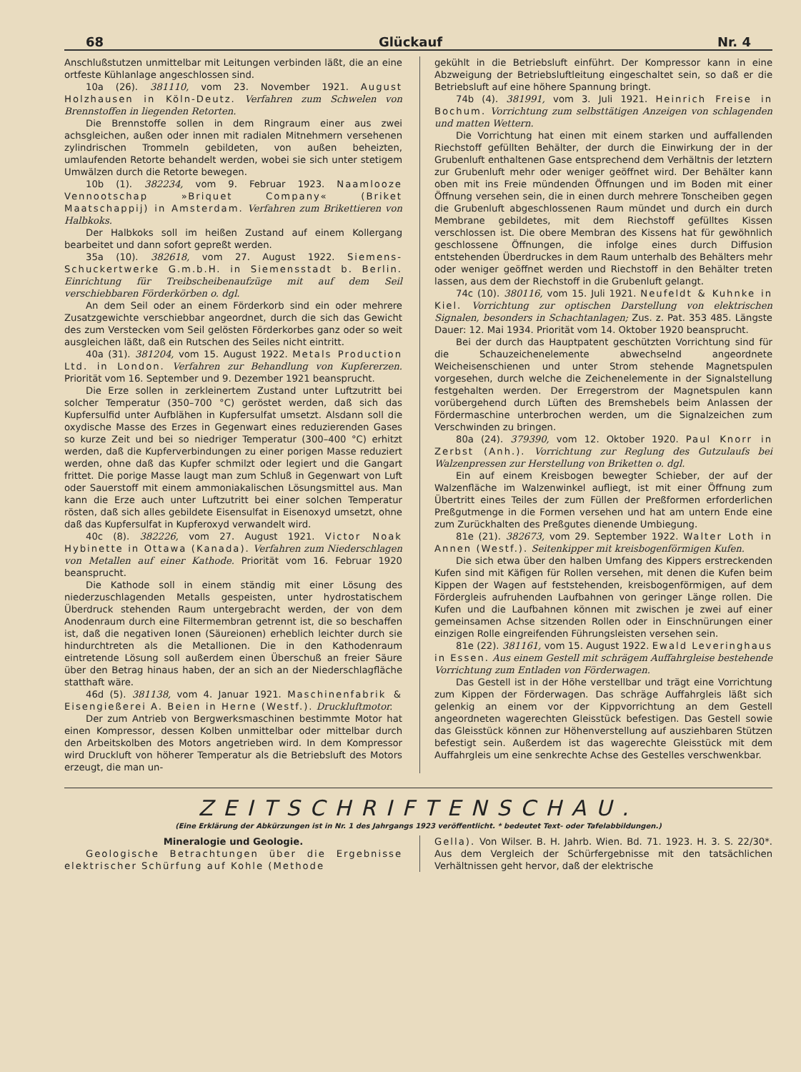68 Glückauf Nr. 4
Anschlußstutzen unmittelbar mit Leitungen verbinden läßt, die an eine ortfeste Kühlanlage angeschlossen sind.
10a (26). 381110, vom 23. November 1921. August Holzhausen in Köln-Deutz. Verfahren zum Schwelen von Brennstoffen in liegenden Retorten.
Die Brennstoffe sollen in dem Ringraum einer aus zwei achsgleichen, außen oder innen mit radialen Mitnehmern versehenen zylindrischen Trommeln gebildeten, von außen beheizten, umlaufenden Retorte behandelt werden, wobei sie sich unter stetigem Umwälzen durch die Retorte bewegen.
10b (1). 382234, vom 9. Februar 1923. Naamlooze Vennootschap »Briquet Company« (Briket Maatschappij) in Amsterdam. Verfahren zum Brikettieren von Halbkoks.
Der Halbkoks soll im heißen Zustand auf einem Kollergang bearbeitet und dann sofort gepreßt werden.
35a (10). 382618, vom 27. August 1922. Siemens-Schuckertwerke G.m.b.H. in Siemensstadt b. Berlin. Einrichtung für Treibscheibenaufzüge mit auf dem Seil verschiebbaren Förderkörben o. dgl.
An dem Seil oder an einem Förderkorb sind ein oder mehrere Zusatzgewichte verschiebbar angeordnet, durch die sich das Gewicht des zum Verstecken vom Seil gelösten Förderkorbes ganz oder so weit ausgleichen läßt, daß ein Rutschen des Seiles nicht eintritt.
40a (31). 381204, vom 15. August 1922. Metals Production Ltd. in London. Verfahren zur Behandlung von Kupfererzen. Priorität vom 16. September und 9. Dezember 1921 beansprucht.
Die Erze sollen in zerkleinertem Zustand unter Luftzutritt bei solcher Temperatur (350–700 °C) geröstet werden, daß sich das Kupfersulfid unter Aufblähen in Kupfersulfat umsetzt. Alsdann soll die oxydische Masse des Erzes in Gegenwart eines reduzierenden Gases so kurze Zeit und bei so niedriger Temperatur (300–400 °C) erhitzt werden, daß die Kupferverbindungen zu einer porigen Masse reduziert werden, ohne daß das Kupfer schmilzt oder legiert und die Gangart frittet. Die porige Masse laugt man zum Schluß in Gegenwart von Luft oder Sauerstoff mit einem ammoniakalischen Lösungsmittel aus. Man kann die Erze auch unter Luftzutritt bei einer solchen Temperatur rösten, daß sich alles gebildete Eisensulfat in Eisenoxyd umsetzt, ohne daß das Kupfersulfat in Kupferoxyd verwandelt wird.
40c (8). 382226, vom 27. August 1921. Victor Noak Hybinette in Ottawa (Kanada). Verfahren zum Niederschlagen von Metallen auf einer Kathode. Priorität vom 16. Februar 1920 beansprucht.
Die Kathode soll in einem ständig mit einer Lösung des niederzuschlagenden Metalls gespeisten, unter hydrostatischem Überdruck stehenden Raum untergebracht werden, der von dem Anodenraum durch eine Filtermembran getrennt ist, die so beschaffen ist, daß die negativen Ionen (Säureionen) erheblich leichter durch sie hindurchtreten als die Metallionen. Die in den Kathodenraum eintretende Lösung soll außerdem einen Überschuß an freier Säure über den Betrag hinaus haben, der an sich an der Niederschlagfläche statthaft wäre.
46d (5). 381138, vom 4. Januar 1921. Maschinenfabrik & Eisengießerei A. Beien in Herne (Westf.). Druckluftmotor.
Der zum Antrieb von Bergwerksmaschinen bestimmte Motor hat einen Kompressor, dessen Kolben unmittelbar oder mittelbar durch den Arbeitskolben des Motors angetrieben wird. In dem Kompressor wird Druckluft von höherer Temperatur als die Betriebsluft des Motors erzeugt, die man un-
gekühlt in die Betriebsluft einführt. Der Kompressor kann in eine Abzweigung der Betriebsluftleitung eingeschaltet sein, so daß er die Betriebsluft auf eine höhere Spannung bringt.
74b (4). 381991, vom 3. Juli 1921. Heinrich Freise in Bochum. Vorrichtung zum selbsttätigen Anzeigen von schlagenden und matten Wettern.
Die Vorrichtung hat einen mit einem starken und auffallenden Riechstoff gefüllten Behälter, der durch die Einwirkung der in der Grubenluft enthaltenen Gase entsprechend dem Verhältnis der letztern zur Grubenluft mehr oder weniger geöffnet wird. Der Behälter kann oben mit ins Freie mündenden Öffnungen und im Boden mit einer Öffnung versehen sein, die in einen durch mehrere Tonscheiben gegen die Grubenluft abgeschlossenen Raum mündet und durch ein durch Membrane gebildetes, mit dem Riechstoff gefülltes Kissen verschlossen ist. Die obere Membran des Kissens hat für gewöhnlich geschlossene Öffnungen, die infolge eines durch Diffusion entstehenden Überdruckes in dem Raum unterhalb des Behälters mehr oder weniger geöffnet werden und Riechstoff in den Behälter treten lassen, aus dem der Riechstoff in die Grubenluft gelangt.
74c (10). 380116, vom 15. Juli 1921. Neufeldt & Kuhnke in Kiel. Vorrichtung zur optischen Darstellung von elektrischen Signalen, besonders in Schachtanlagen; Zus. z. Pat. 353 485. Längste Dauer: 12. Mai 1934. Priorität vom 14. Oktober 1920 beansprucht.
Bei der durch das Hauptpatent geschützten Vorrichtung sind für die Schauzeichenelemente abwechselnd angeordnete Weicheisenschienen und unter Strom stehende Magnetspulen vorgesehen, durch welche die Zeichenelemente in der Signalstellung festgehalten werden. Der Erregerstrom der Magnetspulen kann vorübergehend durch Lüften des Bremshebels beim Anlassen der Fördermaschine unterbrochen werden, um die Signalzeichen zum Verschwinden zu bringen.
80a (24). 379390, vom 12. Oktober 1920. Paul Knorr in Zerbst (Anh.). Vorrichtung zur Reglung des Gutzulaufs bei Walzenpressen zur Herstellung von Briketten o. dgl.
Ein auf einem Kreisbogen bewegter Schieber, der auf der Walzenfläche im Walzenwinkel aufliegt, ist mit einer Öffnung zum Übertritt eines Teiles der zum Füllen der Preßformen erforderlichen Preßgutmenge in die Formen versehen und hat am untern Ende eine zum Zurückhalten des Preßgutes dienende Umbiegung.
81e (21). 382673, vom 29. September 1922. Walter Loth in Annen (Westf.). Seitenkipper mit kreisbogenförmigen Kufen.
Die sich etwa über den halben Umfang des Kippers erstreckenden Kufen sind mit Käfigen für Rollen versehen, mit denen die Kufen beim Kippen der Wagen auf feststehenden, kreisbogenförmigen, auf dem Fördergleis aufruhenden Laufbahnen von geringer Länge rollen. Die Kufen und die Laufbahnen können mit zwischen je zwei auf einer gemeinsamen Achse sitzenden Rollen oder in Einschnürungen einer einzigen Rolle eingreifenden Führungsleisten versehen sein.
81e (22). 381161, vom 15. August 1922. Ewald Leveringhaus in Essen. Aus einem Gestell mit schrägem Auffahrgleise bestehende Vorrichtung zum Entladen von Förderwagen.
Das Gestell ist in der Höhe verstellbar und trägt eine Vorrichtung zum Kippen der Förderwagen. Das schräge Auffahrgleis läßt sich gelenkig an einem vor der Kippvorrichtung an dem Gestell angeordneten wagerechten Gleisstück befestigen. Das Gestell sowie das Gleisstück können zur Höhenverstellung auf ausziehbaren Stützen befestigt sein. Außerdem ist das wagerechte Gleisstück mit dem Auffahrgleis um eine senkrechte Achse des Gestelles verschwenkbar.
ZEITSCHRIFTENSCHAU.
(Eine Erklärung der Abkürzungen ist in Nr. 1 des Jahrgangs 1923 veröffentlicht. * bedeutet Text- oder Tafelabbildungen.)
Mineralogie und Geologie.
Geologische Betrachtungen über die Ergebnisse elektrischer Schürfung auf Kohle (Methode
Gella). Von Wilser. B. H. Jahrb. Wien. Bd. 71. 1923. H. 3. S. 22/30*. Aus dem Vergleich der Schürfergebnisse mit den tatsächlichen Verhältnissen geht hervor, daß der elektrische